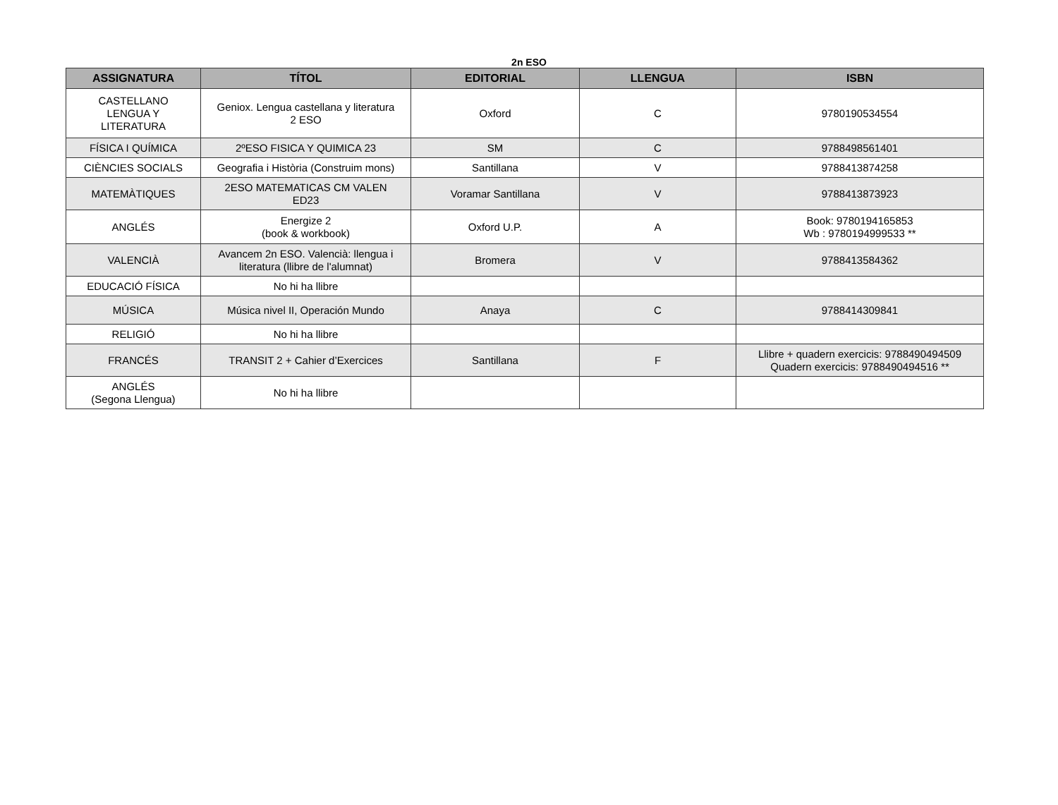2n ESO
| ASSIGNATURA | TÍTOL | EDITORIAL | LLENGUA | ISBN |
| --- | --- | --- | --- | --- |
| CASTELLANO LENGUA Y LITERATURA | Geniox. Lengua castellana y literatura 2 ESO | Oxford | C | 9780190534554 |
| FÍSICA I QUÍMICA | 2ºESO FISICA Y QUIMICA 23 | SM | C | 9788498561401 |
| CIÈNCIES SOCIALS | Geografia i Història (Construim mons) | Santillana | V | 9788413874258 |
| MATEMÀTIQUES | 2ESO MATEMATICAS CM VALEN ED23 | Voramar Santillana | V | 9788413873923 |
| ANGLÉS | Energize 2 (book & workbook) | Oxford U.P. | A | Book: 9780194165853 Wb : 9780194999533 ** |
| VALENCIÀ | Avancem 2n ESO. Valencià: llengua i literatura (llibre de l'alumnat) | Bromera | V | 9788413584362 |
| EDUCACIÓ FÍSICA | No hi ha llibre | | | |
| MÚSICA | Música nivel II, Operación Mundo | Anaya | C | 9788414309841 |
| RELIGIÓ | No hi ha llibre | | | |
| FRANCÉS | TRANSIT 2 + Cahier d’Exercices | Santillana | F | Llibre + quadern exercicis: 9788490494509 Quadern exercicis: 9788490494516 ** |
| ANGLÉS (Segona Llengua) | No hi ha llibre | | | |